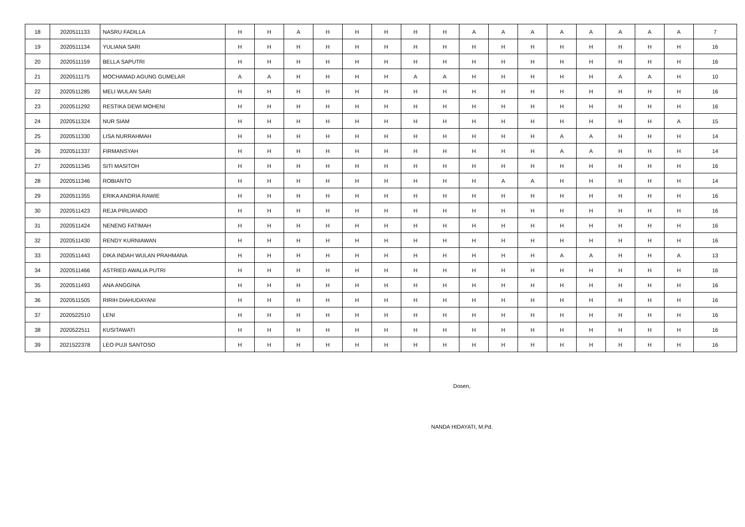| 18 | 2020511133 | NASRU FADILLA | H | H | A | H | H | H | H | H | A | A | A | A | A | A | A | A | 7 |
| 19 | 2020511134 | YULIANA SARI | H | H | H | H | H | H | H | H | H | H | H | H | H | H | H | H | 16 |
| 20 | 2020511159 | BELLA SAPUTRI | H | H | H | H | H | H | H | H | H | H | H | H | H | H | H | H | 16 |
| 21 | 2020511175 | MOCHAMAD AGUNG GUMELAR | A | A | H | H | H | H | A | A | H | H | H | H | H | A | A | H | 10 |
| 22 | 2020511285 | MELI WULAN SARI | H | H | H | H | H | H | H | H | H | H | H | H | H | H | H | H | 16 |
| 23 | 2020511292 | RESTIKA DEWI MOHENI | H | H | H | H | H | H | H | H | H | H | H | H | H | H | H | H | 16 |
| 24 | 2020511324 | NUR SIAM | H | H | H | H | H | H | H | H | H | H | H | H | H | H | H | A | 15 |
| 25 | 2020511330 | LISA NURRAHMAH | H | H | H | H | H | H | H | H | H | H | H | A | A | H | H | H | 14 |
| 26 | 2020511337 | FIRMANSYAH | H | H | H | H | H | H | H | H | H | H | H | A | A | H | H | H | 14 |
| 27 | 2020511345 | SITI MASITOH | H | H | H | H | H | H | H | H | H | H | H | H | H | H | H | H | 16 |
| 28 | 2020511346 | ROBIANTO | H | H | H | H | H | H | H | H | H | A | A | H | H | H | H | H | 14 |
| 29 | 2020511355 | ERIKA ANDRIA RAWIE | H | H | H | H | H | H | H | H | H | H | H | H | H | H | H | H | 16 |
| 30 | 2020511423 | REJA PIRLIANDO | H | H | H | H | H | H | H | H | H | H | H | H | H | H | H | H | 16 |
| 31 | 2020511424 | NENENG FATIMAH | H | H | H | H | H | H | H | H | H | H | H | H | H | H | H | H | 16 |
| 32 | 2020511430 | RENDY KURNIAWAN | H | H | H | H | H | H | H | H | H | H | H | H | H | H | H | H | 16 |
| 33 | 2020511443 | DIKA INDAH WULAN PRAHMANA | H | H | H | H | H | H | H | H | H | H | H | A | A | H | H | A | 13 |
| 34 | 2020511466 | ASTRIED AWALIA PUTRI | H | H | H | H | H | H | H | H | H | H | H | H | H | H | H | H | 16 |
| 35 | 2020511493 | ANA ANGGINA | H | H | H | H | H | H | H | H | H | H | H | H | H | H | H | H | 16 |
| 36 | 2020511505 | RIRIH DIAHUDAYANI | H | H | H | H | H | H | H | H | H | H | H | H | H | H | H | H | 16 |
| 37 | 2020522510 | LENI | H | H | H | H | H | H | H | H | H | H | H | H | H | H | H | H | 16 |
| 38 | 2020522511 | KUSITAWATI | H | H | H | H | H | H | H | H | H | H | H | H | H | H | H | H | 16 |
| 39 | 2021522378 | LEO PUJI SANTOSO | H | H | H | H | H | H | H | H | H | H | H | H | H | H | H | H | 16 |
Dosen,
NANDA HIDAYATI, M.Pd.